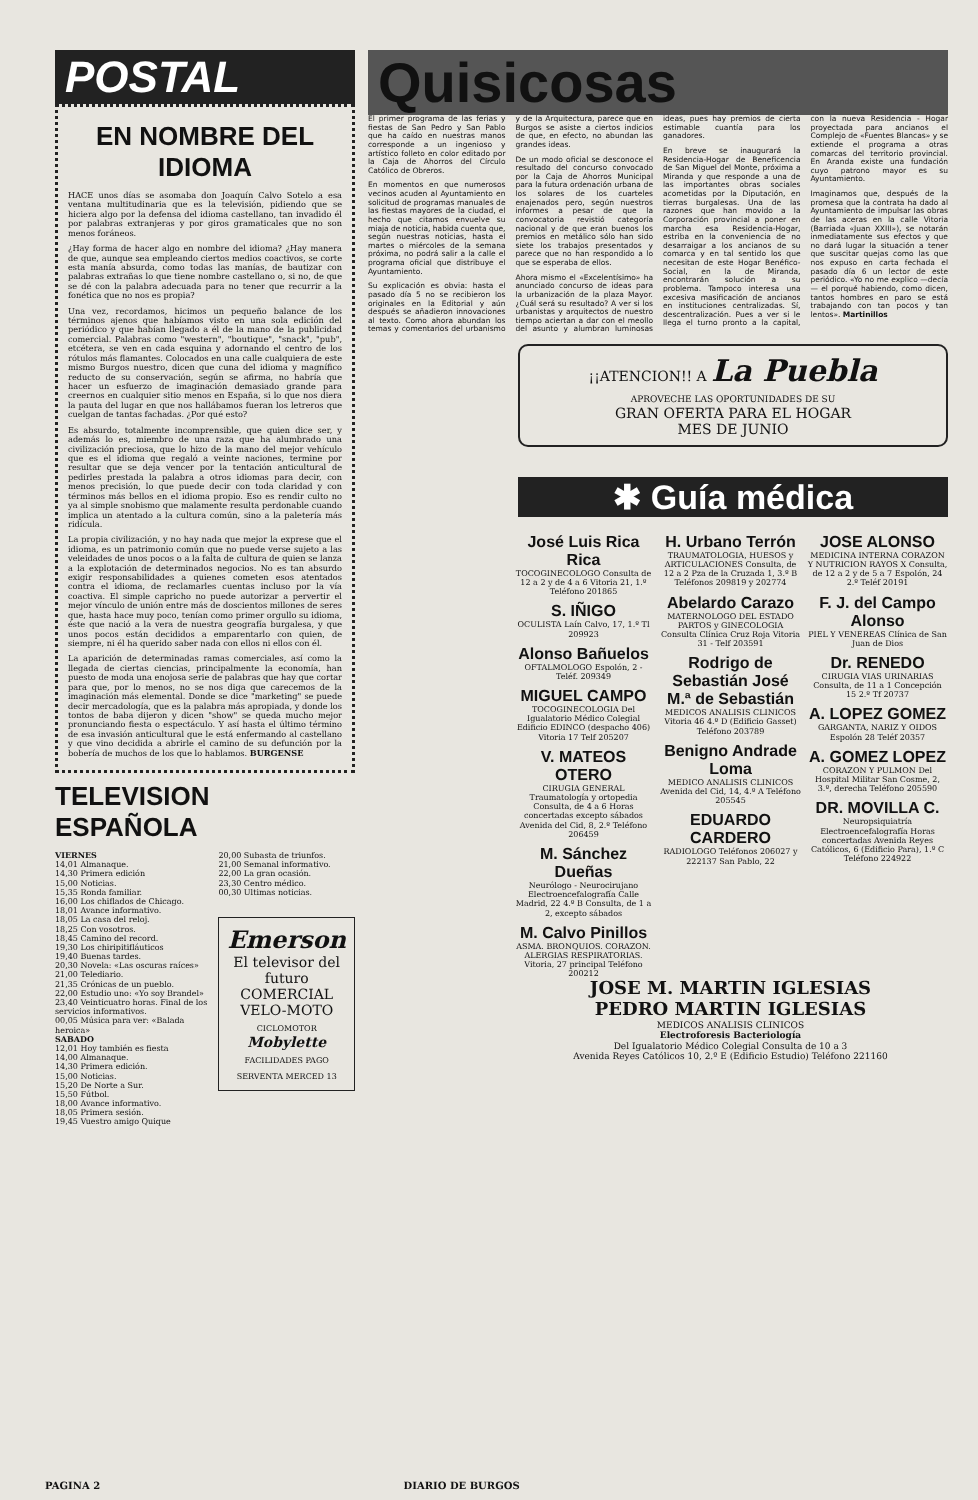POSTAL
EN NOMBRE DEL IDIOMA
HACE unos días se asomaba don Joaquín Calvo Sotelo a esa ventana multitudinaria que es la televisión, pidiendo que se hiciera algo por la defensa del idioma castellano, tan invadido él por palabras extranjeras y por giros gramaticales que no son menos foráneos.
¿Hay forma de hacer algo en nombre del idioma? ¿Hay manera de que, aunque sea empleando ciertos medios coactivos, se corte esta manía absurda, como todas las manías, de bautizar con palabras extrañas lo que tiene nombre castellano o, si no, de que se dé con la palabra adecuada para no tener que recurrir a la fonética que no nos es propia?
Una vez, recordamos, hicimos un pequeño balance de los términos ajenos que habíamos visto en una sola edición del periódico y que habían llegado a él de la mano de la publicidad comercial. Palabras como "western", "boutique", "snack", "pub", etcétera, se ven en cada esquina y adornando el centro de los rótulos más flamantes. Colocados en una calle cualquiera de este mismo Burgos nuestro, dicen que cuna del idioma y magnífico reducto de su conservación, según se afirma, no habría que hacer un esfuerzo de imaginación demasiado grande para creernos en cualquier sitio menos en España, si lo que nos diera la pauta del lugar en que nos hallábamos fueran los letreros que cuelgan de tantas fachadas. ¿Por qué esto?
Es absurdo, totalmente incomprensible, que quien dice ser, y además lo es, miembro de una raza que ha alumbrado una civilización preciosa, que lo hizo de la mano del mejor vehículo que es el idioma que regaló a veinte naciones, termine por resultar que se deja vencer por la tentación anticultural de pedirles prestada la palabra a otros idiomas para decir, con menos precisión, lo que puede decir con toda claridad y con términos más bellos en el idioma propio. Eso es rendir culto no ya al simple snobismo que malamente resulta perdonable cuando implica un atentado a la cultura común, sino a la paletería más ridícula.
La propia civilización, y no hay nada que mejor la exprese que el idioma, es un patrimonio común que no puede verse sujeto a las veleidades de unos pocos o a la falta de cultura de quien se lanza a la explotación de determinados negocios. No es tan absurdo exigir responsabilidades a quienes cometen esos atentados contra el idioma, de reclamarles cuentas incluso por la vía coactiva. El simple capricho no puede autorizar a pervertir el mejor vínculo de unión entre más de doscientos millones de seres que, hasta hace muy poco, tenían como primer orgullo su idioma, éste que nació a la vera de nuestra geografía burgalesa, y que unos pocos están decididos a emparentarlo con quien, de siempre, ni él ha querido saber nada con ellos ni ellos con él.
La aparición de determinadas ramas comerciales, así como la llegada de ciertas ciencias, principalmente la economía, han puesto de moda una enojosa serie de palabras que hay que cortar para que, por lo menos, no se nos diga que carecemos de la imaginación más elemental. Donde se dice "marketing" se puede decir mercadología, que es la palabra más apropiada, y donde los tontos de baba dijeron y dicen "show" se queda mucho mejor pronunciando fiesta o espectáculo. Y así hasta el último término de esa invasión anticultural que le está enfermando al castellano y que vino decidida a abrirle el camino de su defunción por la bobería de muchos de los que lo hablamos. BURGENSE
TELEVISION ESPAÑOLA
VIERNES
14,01 Almanaque.
14,30 Primera edición
15,00 Noticias.
15,35 Ronda familiar.
16,00 Los chiflados de Chicago.
18,01 Avance informativo.
18,05 La casa del reloj.
18,25 Con vosotros.
18,45 Camino del record.
19,30 Los chiripitifláuticos
19,40 Buenas tardes.
20,30 Novela: «Las oscuras raíces»
21,00 Telediario.
21,35 Crónicas de un pueblo.
22,00 Estudio uno: «Yo soy Brandel»
23,40 Veinticuatro horas. Final de los servicios informativos.
00,05 Música para ver: «Balada heroica»
SABADO
12,01 Hoy también es fiesta
14,00 Almanaque.
14,30 Primera edición.
15,00 Noticias.
15,20 De Norte a Sur.
15,50 Fútbol.
18,00 Avance informativo.
18,05 Primera sesión.
19,45 Vuestro amigo Quique
20,00 Subasta de triunfos.
21,00 Semanal informativo.
22,00 La gran ocasión.
23,30 Centro médico.
00,30 Ultimas noticias.
Emerson
El televisor del futuro
COMERCIAL VELO-MOTO
CICLOMOTOR
Mobylette
FACILIDADES PAGO SERVENTA MERCED 13
Quisicosas
El primer programa de las ferias y fiestas de San Pedro y San Pablo que ha caído en nuestras manos corresponde a un ingenioso y artístico folleto en color editado por la Caja de Ahorros del Círculo Católico de Obreros.
En momentos en que numerosos vecinos acuden al Ayuntamiento en solicitud de programas manuales de las fiestas mayores de la ciudad, el hecho que citamos envuelve su miaja de noticia, habida cuenta que, según nuestras noticias, hasta el martes o miércoles de la semana próxima, no podrá salir a la calle el programa oficial que distribuye el Ayuntamiento.
Su explicación es obvia: hasta el pasado día 5 no se recibieron los originales en la Editorial y aún después se añadieron innovaciones al texto. Como ahora abundan los temas y comentarios del urbanismo y de la Arquitectura, parece que en Burgos se asiste a ciertos indicios de que, en efecto, no abundan las grandes ideas.
De un modo oficial se desconoce el resultado del concurso convocado por la Caja de Ahorros Municipal para la futura ordenación urbana de los solares de los cuarteles enajenados pero, según nuestros informes a pesar de que la convocatoria revistió categoría nacional y de que eran buenos los premios en metálico sólo han sido siete los trabajos presentados y parece que no han respondido a lo que se esperaba de ellos.
Ahora mismo el «Excelentísimo» ha anunciado concurso de ideas para la urbanización de la plaza Mayor. ¿Cuál será su resultado? A ver si los urbanistas y arquitectos de nuestro tiempo aciertan a dar con el meollo del asunto y alumbran luminosas ideas, pues hay premios de cierta estimable cuantía para los ganadores.
En breve se inaugurará la Residencia-Hogar de Beneficencia de San Miguel del Monte, próxima a Miranda y que responde a una de las importantes obras sociales acometidas por la Diputación, en tierras burgalesas. Una de las razones que han movido a la Corporación provincial a poner en marcha esa Residencia-Hogar, estriba en la conveniencia de no desarraigar a los ancianos de su comarca y en tal sentido los que necesitan de este Hogar Benéfico-Social, en la de Miranda, encontrarán solución a su problema. Tampoco interesa una excesiva masificación de ancianos en instituciones centralizadas. Sí, descentralización. Pues a ver si le llega el turno pronto a la capital, con la nueva Residencia - Hogar proyectada para ancianos el Complejo de «Fuentes Blancas» y se extiende el programa a otras comarcas del territorio provincial. En Aranda existe una fundación cuyo patrono mayor es su Ayuntamiento.
Imaginamos que, después de la promesa que la contrata ha dado al Ayuntamiento de impulsar las obras de las aceras en la calle Vitoria (Barriada «Juan XXIII»), se notarán inmediatamente sus efectos y que no dará lugar la situación a tener que suscitar quejas como las que nos expuso en carta fechada el pasado día 6 un lector de este periódico. «Yo no me explico —decía— el porqué habiendo, como dicen, tantos hombres en paro se está trabajando con tan pocos y tan lentos». Martinillos
¡¡ATENCION!! A La Puebla
APROVECHE LAS OPORTUNIDADES DE SU
GRAN OFERTA PARA EL HOGAR
MES DE JUNIO
✱ Guía médica
José Luis Rica Rica
TOCOGINECOLOGO Consulta de 12 a 2 y de 4 a 6 Vitoria 21, 1.º Teléfono 201865
S. IÑIGO
OCULISTA Laín Calvo, 17, 1.º Tl 209923
Alonso Bañuelos
OFTALMOLOGO Espolón, 2 - Teléf. 209349
MIGUEL CAMPO
TOCOGINECOLOGIA Del Igualatorio Médico Colegial Edificio EDINCO (despacho 406) Vitoria 17 Telf 205207
V. MATEOS OTERO
CIRUGIA GENERAL Traumatología y ortopedia Consulta, de 4 a 6 Horas concertadas excepto sábados Avenida del Cid, 8, 2.º Teléfono 206459
M. Sánchez Dueñas
Neurólogo - Neurocirujano Electroencefalografía Calle Madrid, 22 4.º B Consulta, de 1 a 2, excepto sábados
M. Calvo Pinillos
ASMA. BRONQUIOS. CORAZON. ALERGIAS RESPIRATORIAS. Vitoria, 27 principal Teléfono 200212
H. Urbano Terrón
TRAUMATOLOGIA, HUESOS y ARTICULACIONES Consulta, de 12 a 2 Pza de la Cruzada 1, 3.º B Teléfonos 209819 y 202774
Abelardo Carazo
MATERNOLOGO DEL ESTADO PARTOS y GINECOLOGIA Consulta Clínica Cruz Roja Vitoria 31 - Telf 203591
Rodrigo de Sebastián José M.ª de Sebastián
MEDICOS ANALISIS CLINICOS Vitoria 46 4.º D (Edificio Gasset) Teléfono 203789
Benigno Andrade Loma
MEDICO ANALISIS CLINICOS Avenida del Cid, 14, 4.º A Teléfono 205545
EDUARDO CARDERO
RADIOLOGO Teléfonos 206027 y 222137 San Pablo, 22
JOSE ALONSO
MEDICINA INTERNA CORAZON Y NUTRICION RAYOS X Consulta, de 12 a 2 y de 5 a 7 Espolón, 24 2.º Teléf 20191
F. J. del Campo Alonso
PIEL Y VENEREAS Clínica de San Juan de Dios
Dr. RENEDO
CIRUGIA VIAS URINARIAS Consulta, de 11 a 1 Concepción 15 2.º Tf 20737
A. LOPEZ GOMEZ
GARGANTA, NARIZ Y OIDOS Espolón 28 Teléf 20357
A. GOMEZ LOPEZ
CORAZON Y PULMON Del Hospital Militar San Cosme, 2, 3.º, derecha Teléfono 205590
DR. MOVILLA C.
Neuropsiquiatría Electroencefalografía Horas concertadas Avenida Reyes Católicos, 6 (Edificio Para), 1.º C Teléfono 224922
JOSE M. MARTIN IGLESIAS
PEDRO MARTIN IGLESIAS
MEDICOS ANALISIS CLINICOS
Electroforesis Bacteriología
Del Igualatorio Médico Colegial Consulta de 10 a 3
Avenida Reyes Católicos 10, 2.º E (Edificio Estudio) Teléfono 221160
PAGINA 2 DIARIO DE BURGOS